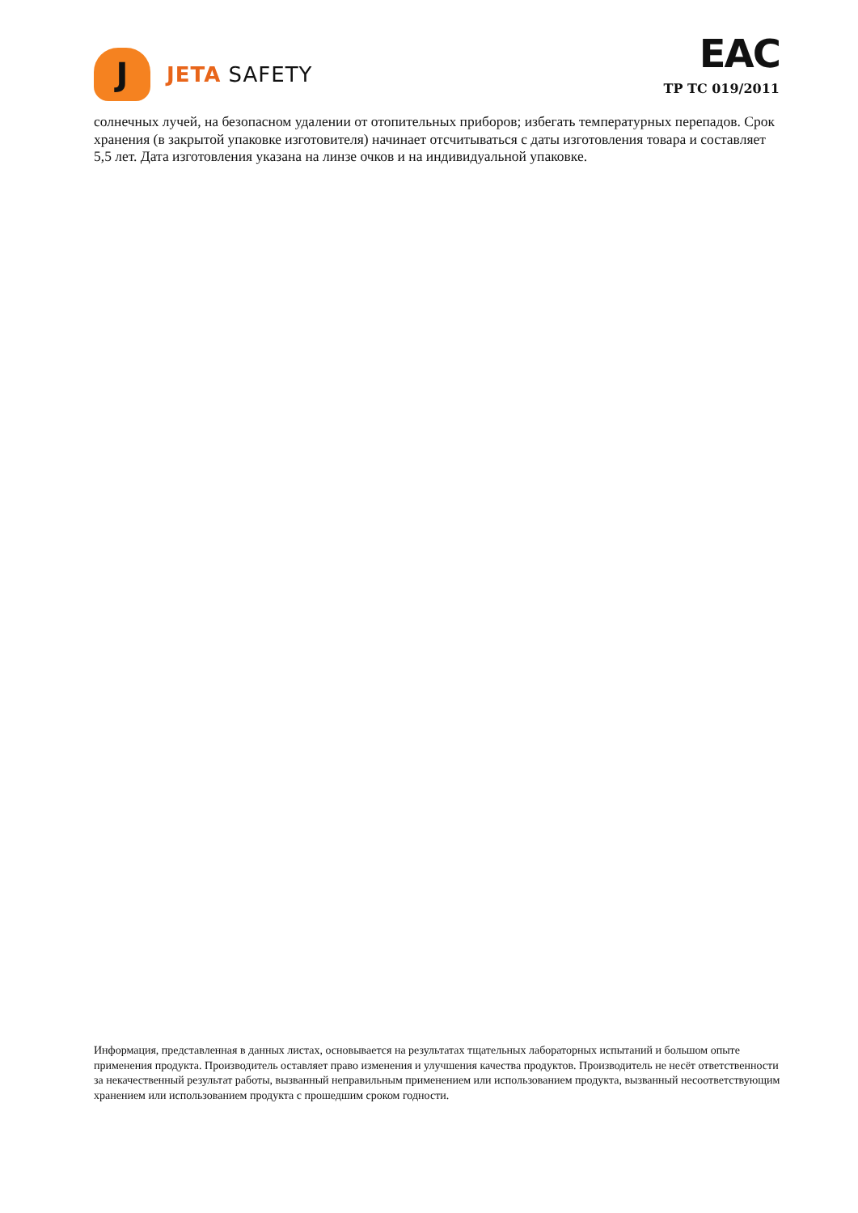J
JETA SAFETY
EAC
ТР ТС 019/2011
солнечных лучей, на безопасном удалении от отопительных приборов; избегать температурных перепадов. Срок хранения (в закрытой упаковке изготовителя) начинает отсчитываться с даты изготовления товара и составляет 5,5 лет. Дата изготовления указана на линзе очков и на индивидуальной упаковке.
Информация, представленная в данных листах, основывается на результатах тщательных лабораторных испытаний и большом опыте применения продукта. Производитель оставляет право изменения и улучшения качества продуктов. Производитель не несёт ответственности за некачественный результат работы, вызванный неправильным применением или использованием продукта, вызванный несоответствующим хранением или использованием продукта с прошедшим сроком годности.